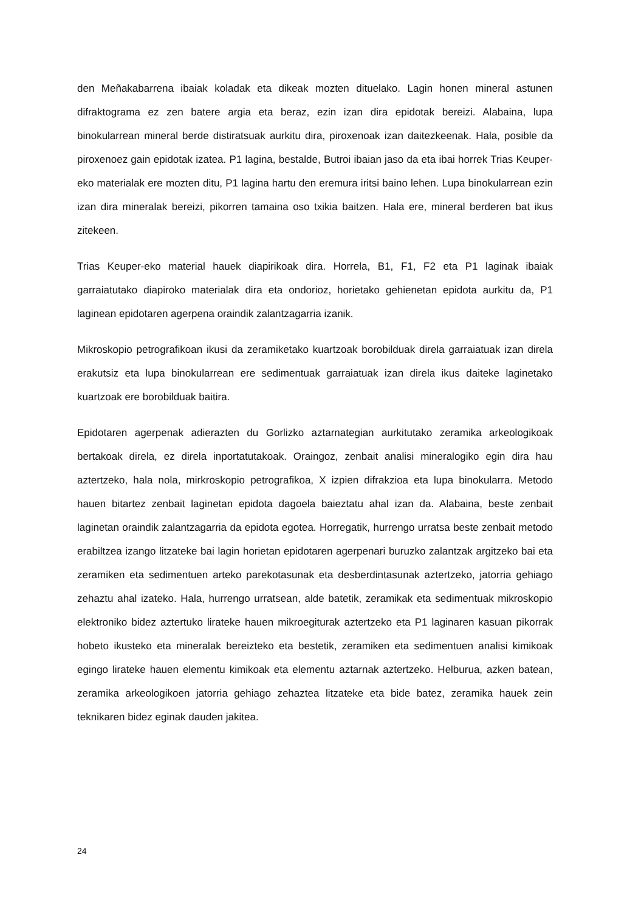den Meñakabarrena ibaiak koladak eta dikeak mozten dituelako. Lagin honen mineral astunen difraktograma ez zen batere argia eta beraz, ezin izan dira epidotak bereizi. Alabaina, lupa binokularrean mineral berde distiratsuak aurkitu dira, piroxenoak izan daitezkeenak. Hala, posible da piroxenoez gain epidotak izatea. P1 lagina, bestalde, Butroi ibaian jaso da eta ibai horrek Trias Keuper-eko materialak ere mozten ditu, P1 lagina hartu den eremura iritsi baino lehen. Lupa binokularrean ezin izan dira mineralak bereizi, pikorren tamaina oso txikia baitzen. Hala ere, mineral berderen bat ikus zitekeen.
Trias Keuper-eko material hauek diapirikoak dira. Horrela, B1, F1, F2 eta P1 laginak ibaiak garraiatutako diapiroko materialak dira eta ondorioz, horietako gehienetan epidota aurkitu da, P1 laginean epidotaren agerpena oraindik zalantzagarria izanik.
Mikroskopio petrografikoan ikusi da zeramiketako kuartzoak borobilduak direla garraiatuak izan direla erakutsiz eta lupa binokularrean ere sedimentuak garraiatuak izan direla ikus daiteke laginetako kuartzoak ere borobilduak baitira.
Epidotaren agerpenak adierazten du Gorlizko aztarnategian aurkitutako zeramika arkeologikoak bertakoak direla, ez direla inportatutakoak. Oraingoz, zenbait analisi mineralogiko egin dira hau aztertzeko, hala nola, mirkroskopio petrografikoa, X izpien difrakzioa eta lupa binokularra. Metodo hauen bitartez zenbait laginetan epidota dagoela baieztatu ahal izan da. Alabaina, beste zenbait laginetan oraindik zalantzagarria da epidota egotea. Horregatik, hurrengo urratsa beste zenbait metodo erabiltzea izango litzateke bai lagin horietan epidotaren agerpenari buruzko zalantzak argitzeko bai eta zeramiken eta sedimentuen arteko parekotasunak eta desberdintasunak aztertzeko, jatorria gehiago zehaztu ahal izateko. Hala, hurrengo urratsean, alde batetik, zeramikak eta sedimentuak mikroskopio elektroniko bidez aztertuko lirateke hauen mikroegiturak aztertzeko eta P1 laginaren kasuan pikorrak hobeto ikusteko eta mineralak bereizteko eta bestetik, zeramiken eta sedimentuen analisi kimikoak egingo lirateke hauen elementu kimikoak eta elementu aztarnak aztertzeko. Helburua, azken batean, zeramika arkeologikoen jatorria gehiago zehaztea litzateke eta bide batez, zeramika hauek zein teknikaren bidez eginak dauden jakitea.
24